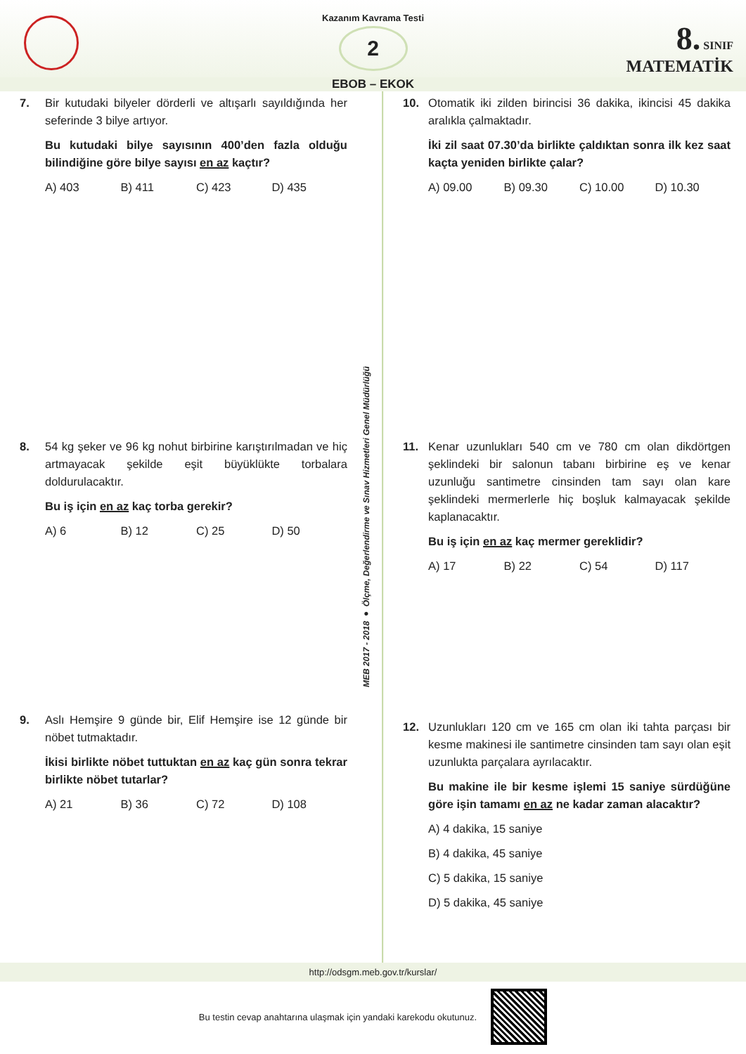Kazanım Kavrama Testi
2
8. SINIF
MATEMATİK
EBOB – EKOK
7. Bir kutudaki bilyeler dörderli ve altışarlı sayıldığında her seferinde 3 bilye artıyor.
Bu kutudaki bilye sayısının 400’den fazla olduğu bilindiğine göre bilye sayısı en az kaçtır?
A) 403 B) 411 C) 423 D) 435
8. 54 kg şeker ve 96 kg nohut birbirine karıştırılmadan ve hiç artmayacak şekilde eşit büyüklükte torbalara doldurulacaktır.
Bu iş için en az kaç torba gerekir?
A) 6 B) 12 C) 25 D) 50
9. Aslı Hemşire 9 günde bir, Elif Hemşire ise 12 günde bir nöbet tutmaktadır.
İkisi birlikte nöbet tuttuktan en az kaç gün sonra tekrar birlikte nöbet tutarlar?
A) 21 B) 36 C) 72 D) 108
MEB 2017 - 2018 ● Ölçme, Değerlendirme ve Sınav Hizmetleri Genel Müdürlüğü
10. Otomatik iki zilden birincisi 36 dakika, ikincisi 45 dakika aralıkla çalmaktadır.
İki zil saat 07.30’da birlikte çaldıktan sonra ilk kez saat kaçta yeniden birlikte çalar?
A) 09.00 B) 09.30 C) 10.00 D) 10.30
11. Kenar uzunlukları 540 cm ve 780 cm olan dikdörtgen şeklindeki bir salonun tabanı birbirine eş ve kenar uzunluğu santimetre cinsinden tam sayı olan kare şeklindeki mermerlerle hiç boşluk kalmayacak şekilde kaplanacaktır.
Bu iş için en az kaç mermer gereklidir?
A) 17 B) 22 C) 54 D) 117
12. Uzunlukları 120 cm ve 165 cm olan iki tahta parçası bir kesme makinesi ile santimetre cinsinden tam sayı olan eşit uzunlukta parçalara ayrılacaktır.
Bu makine ile bir kesme işlemi 15 saniye sürdüğüne göre işin tamamı en az ne kadar zaman alacaktır?
A) 4 dakika, 15 saniye
B) 4 dakika, 45 saniye
C) 5 dakika, 15 saniye
D) 5 dakika, 45 saniye
http://odsgm.meb.gov.tr/kurslar/
Bu testin cevap anahtarına ulaşmak için yandaki karekodu okutunuz.